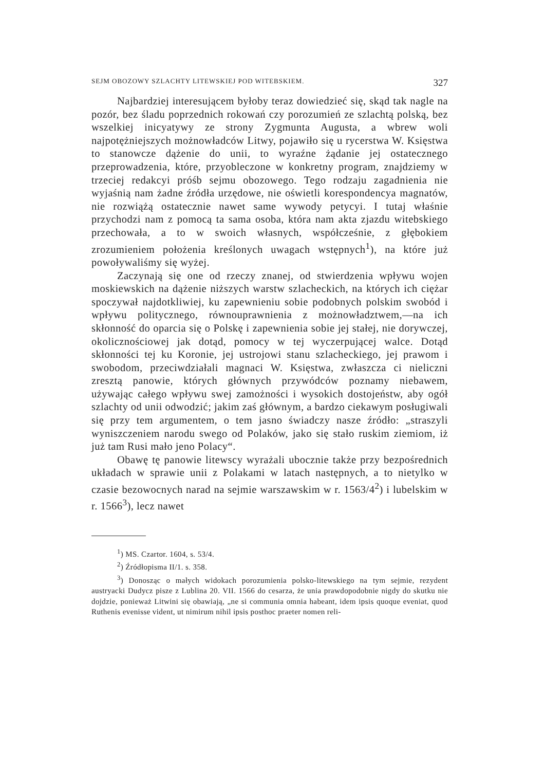SEJM OBOZOWY SZLACHTY LITEWSKIEJ POD WITEBSKIEM. 327
Najbardziej interesującem byłoby teraz dowiedzieć się, skąd tak nagle na pozór, bez śladu poprzednich rokowań czy porozumień ze szlachtą polską, bez wszelkiej inicyatywy ze strony Zygmunta Augusta, a wbrew woli najpotężniejszych możnowładców Litwy, pojawiło się u rycerstwa W. Księstwa to stanowcze dążenie do unii, to wyraźne żądanie jej ostatecznego przeprowadzenia, które, przyobleczone w konkretny program, znajdziemy w trzeciej redakcyi próśb sejmu obozowego. Tego rodzaju zagadnienia nie wyjaśnią nam żadne źródła urzędowe, nie oświetli korespondencya magnatów, nie rozwiążą ostatecznie nawet same wywody petycyi. I tutaj właśnie przychodzi nam z pomocą ta sama osoba, która nam akta zjazdu witebskiego przechowała, a to w swoich własnych, współcześnie, z głębokiem zrozumieniem położenia kreślonych uwagach wstępnych<sup>1</sup>), na które już powoływaliśmy się wyżej.
Zaczynają się one od rzeczy znanej, od stwierdzenia wpływu wojen moskiewskich na dążenie niższych warstw szlacheckich, na których ich ciężar spoczywał najdotkliwiej, ku zapewnieniu sobie podobnych polskim swobód i wpływu politycznego, równouprawnienia z możnowładztwem,—na ich skłonność do oparcia się o Polskę i zapewnienia sobie jej stałej, nie dorywczej, okolicznościowej jak dotąd, pomocy w tej wyczerpującej walce. Dotąd skłonności tej ku Koronie, jej ustrojowi stanu szlacheckiego, jej prawom i swobodom, przeciwdziałali magnaci W. Księstwa, zwłaszcza ci nieliczni zresztą panowie, których głównych przywódców poznamy niebawem, używając całego wpływu swej zamożności i wysokich dostojeństw, aby ogół szlachty od unii odwodzić; jakim zaś głównym, a bardzo ciekawym posługiwali się przy tem argumentem, o tem jasno świadczy nasze źródło: „straszyli wyniszczeniem narodu swego od Polaków, jako się stało ruskim ziemiom, iż już tam Rusi mało jeno Polacy“.
Obawę tę panowie litewscy wyrażali ubocznie także przy bezpośrednich układach w sprawie unii z Polakami w latach następnych, a to nietylko w czasie bezowocnych narad na sejmie warszawskim w r. 1563/4<sup>2</sup>) i lubelskim w r. 1566<sup>3</sup>), lecz nawet
<sup>1</sup>) MS. Czartor. 1604, s. 53/4.
<sup>2</sup>) Źródłopisma II/1. s. 358.
<sup>3</sup>) Donosząc o małych widokach porozumienia polsko-litewskiego na tym sejmie, rezydent austryacki Dudycz pisze z Lublina 20. VII. 1566 do cesarza, że unia prawdopodobnie nigdy do skutku nie dojdzie, ponieważ Litwini się obawiają, „ne si communia omnia habeant, idem ipsis quoque eveniat, quod Ruthenis evenisse vident, ut nimirum nihil ipsis posthoc praeter nomen reli-